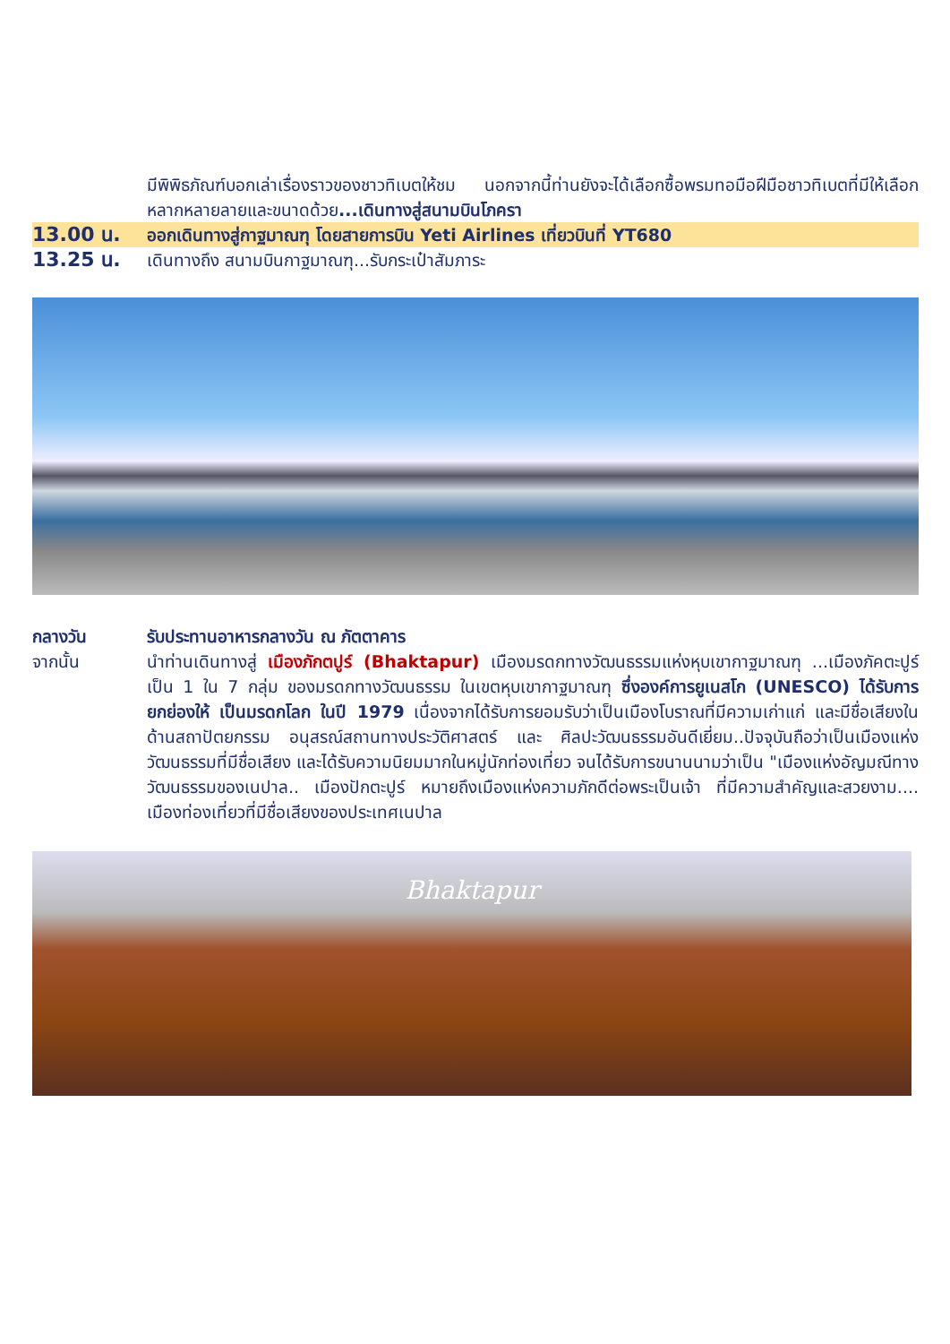มีพิพิธภัณฑ์บอกเล่าเรื่องราวของชาวทิเบตให้ชม นอกจากนี้ท่านยังจะได้เลือกซื้อพรมทอมือฝีมือชาวทิเบตที่มีให้เลือกหลากหลายลายและขนาดด้วย...เดินทางสู่สนามบินโภครา
13.00 น.
ออกเดินทางสู่กาฐมาณฑุ โดยสายการบิน Yeti Airlines เที่ยวบินที่ YT680
13.25 น.
เดินทางถึง สนามบินกาฐมาณฑุ...รับกระเป๋าสัมภาระ
กลางวัน รับประทานอาหารกลางวัน ณ ภัตตาคาร
จากนั้น นำท่านเดินทางสู่ เมืองภักตปูร์ (Bhaktapur) เมืองมรดกทางวัฒนธรรมแห่งหุบเขากาฐมาณฑุ ...เมืองภัคตะปูร์ เป็น 1 ใน 7 กลุ่ม ของมรดกทางวัฒนธรรม ในเขตหุบเขากาฐมาณฑุ ซึ่งองค์การยูเนสโก (UNESCO) ได้รับการยกย่องให้ เป็นมรดกโลก ในปี 1979 เนื่องจากได้รับการยอมรับว่าเป็นเมืองโบราณที่มีความเก่าแก่ และมีชื่อเสียงในด้านสถาปัตยกรรม อนุสรณ์สถานทางประวัติศาสตร์ และ ศิลปะวัฒนธรรมอันดีเยี่ยม..ปัจจุบันถือว่าเป็นเมืองแห่งวัฒนธรรมที่มีชื่อเสียง และได้รับความนิยมมากในหมู่นักท่องเที่ยว จนได้รับการขนานนามว่าเป็น "เมืองแห่งอัญมณีทางวัฒนธรรมของเนปาล.. เมืองปักตะปูร์ หมายถึงเมืองแห่งความภักดีต่อพระเป็นเจ้า ที่มีความสำคัญและสวยงาม.... เมืองท่องเที่ยวที่มีชื่อเสียงของประเทศเนปาล
Bhaktapur